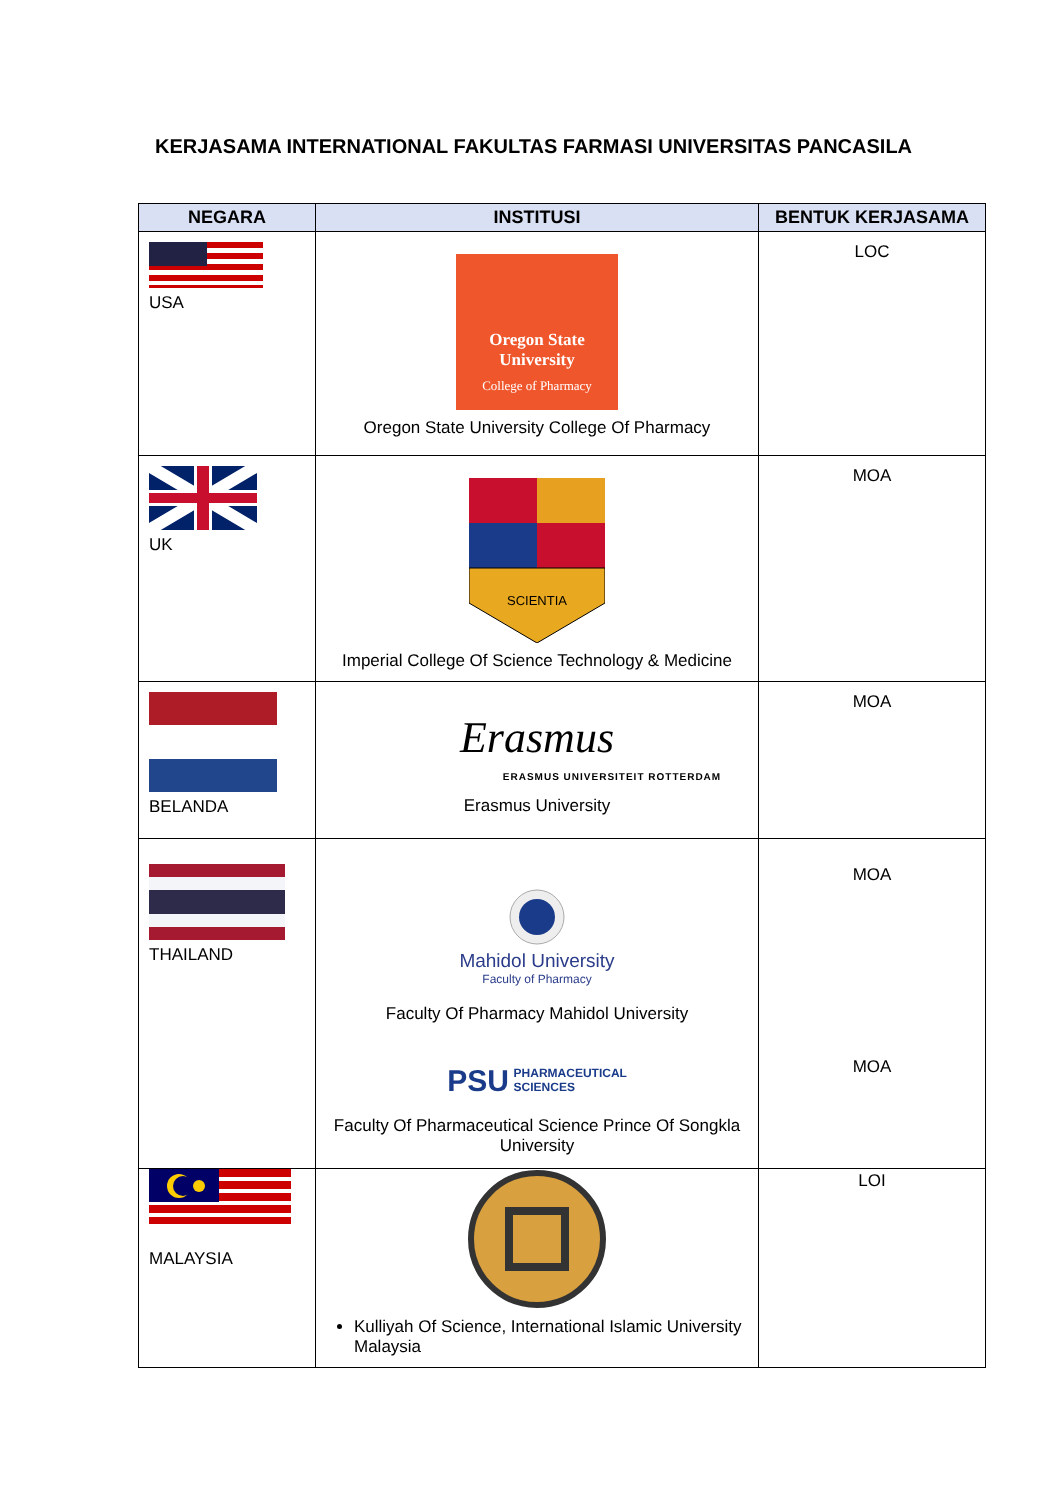KERJASAMA INTERNATIONAL FAKULTAS FARMASI UNIVERSITAS PANCASILA
| NEGARA | INSTITUSI | BENTUK KERJASAMA |
| --- | --- | --- |
| USA | Oregon State University College of Pharmacy Oregon State University College Of Pharmacy | LOC |
| UK | SCIENTIA Imperial College Of Science Technology & Medicine | MOA |
| BELANDA | Erasmus ERASMUS UNIVERSITEIT ROTTERDAM Erasmus University | MOA |
| THAILAND | Mahidol University Faculty of Pharmacy Faculty Of Pharmacy Mahidol University PSU PHARMACEUTICAL SCIENCES Faculty Of Pharmaceutical Science Prince Of Songkla University | MOA MOA |
| MALAYSIA | Kulliyah Of Science, International Islamic University Malaysia | LOI |